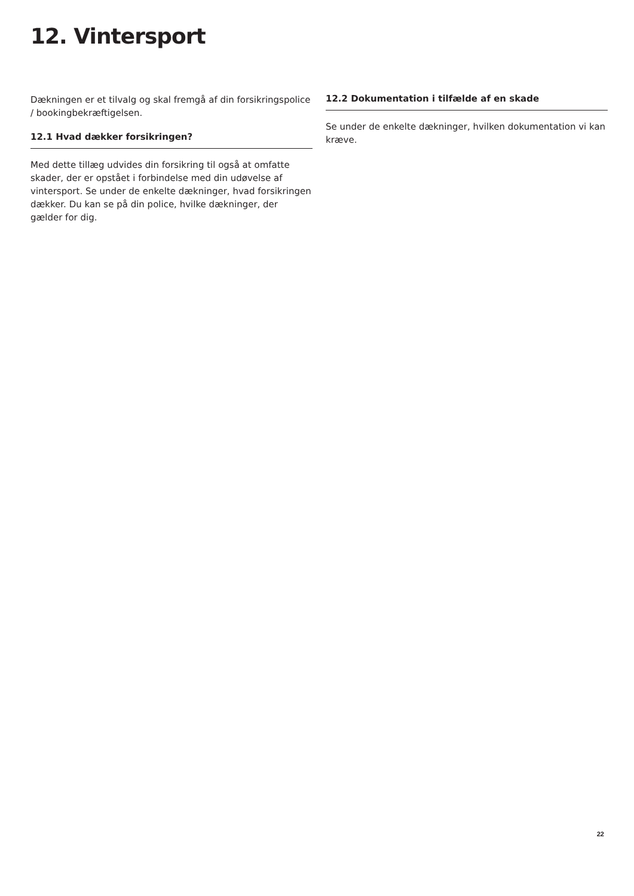12. Vintersport
Dækningen er et tilvalg og skal fremgå af din forsikringspolice / bookingbekræftigelsen.
12.1 Hvad dækker forsikringen?
Med dette tillæg udvides din forsikring til også at omfatte skader, der er opstået i forbindelse med din udøvelse af vintersport. Se under de enkelte dækninger, hvad forsikringen dækker. Du kan se på din police, hvilke dækninger, der gælder for dig.
12.2 Dokumentation i tilfælde af en skade
Se under de enkelte dækninger, hvilken dokumentation vi kan kræve.
22